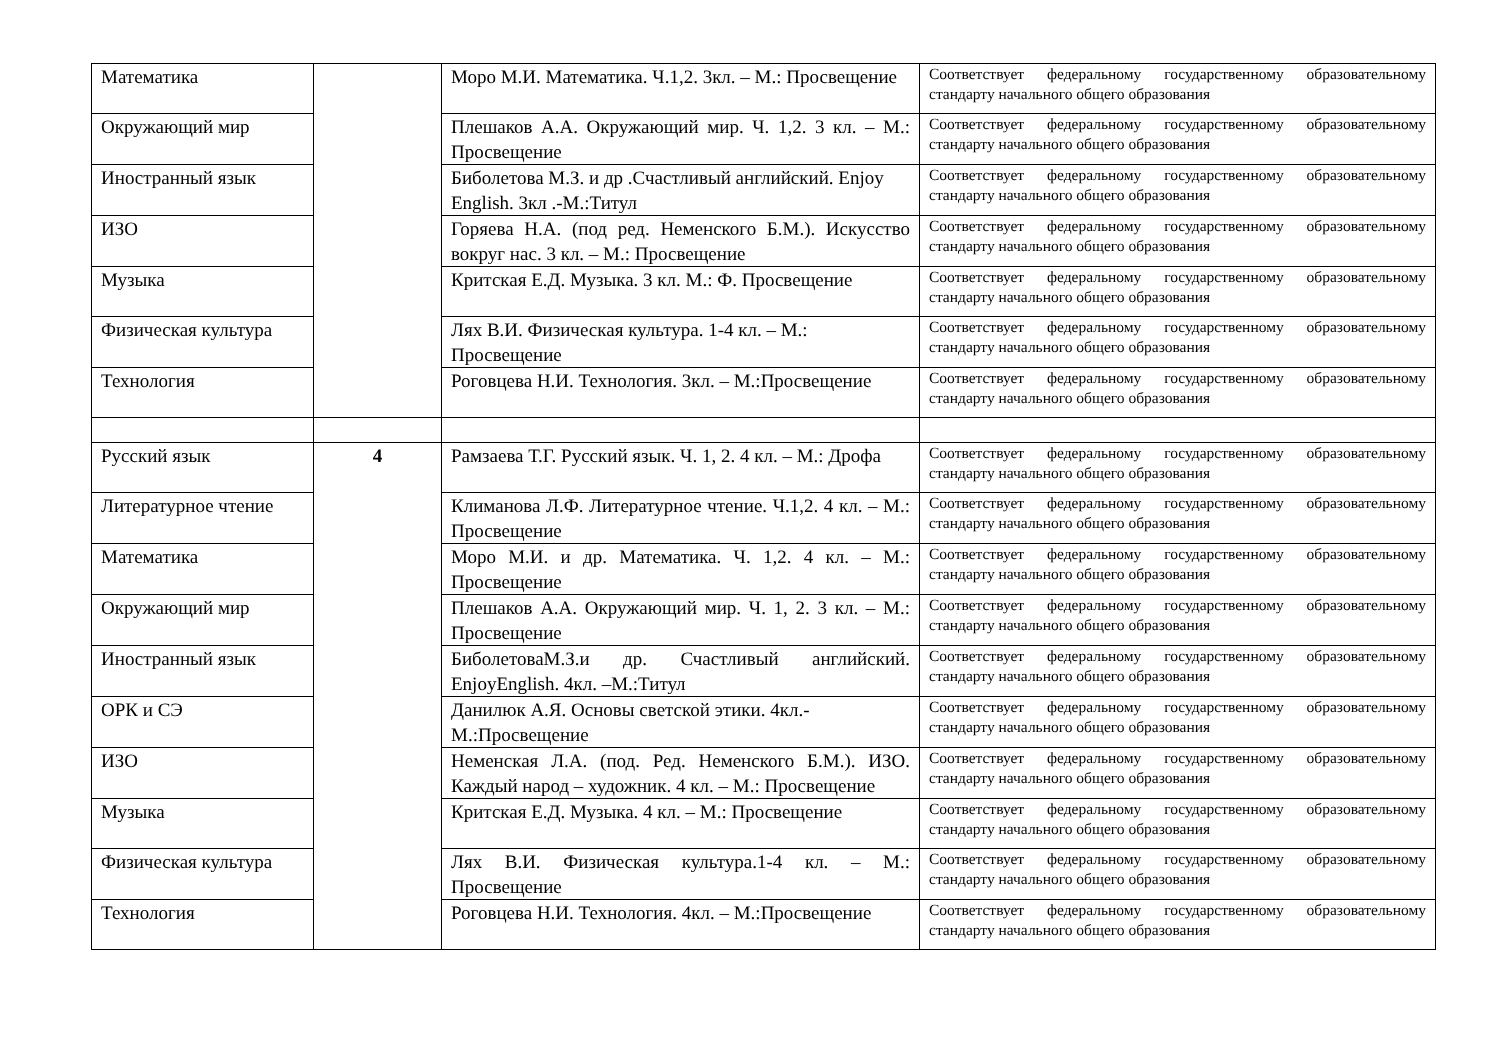| Математика | | Моро М.И. Математика. Ч.1,2. 3кл. – М.: Просвещение | Соответствует федеральному государственному образовательному стандарту начального общего образования |
| Окружающий мир | | Плешаков А.А. Окружающий мир. Ч. 1,2. 3 кл. – М.: Просвещение | Соответствует федеральному государственному образовательному стандарту начального общего образования |
| Иностранный язык | | Биболетова М.З. и др .Счастливый английский. Enjoy English. 3кл .-М.:Титул | Соответствует федеральному государственному образовательному стандарту начального общего образования |
| ИЗО | | Горяева Н.А. (под ред. Неменского Б.М.). Искусство вокруг нас. 3 кл. – М.: Просвещение | Соответствует федеральному государственному образовательному стандарту начального общего образования |
| Музыка | | Критская Е.Д. Музыка. 3 кл. М.: Ф. Просвещение | Соответствует федеральному государственному образовательному стандарту начального общего образования |
| Физическая культура | | Лях В.И. Физическая культура. 1-4 кл. – М.: Просвещение | Соответствует федеральному государственному образовательному стандарту начального общего образования |
| Технология | | Роговцева Н.И. Технология. 3кл. – М.:Просвещение | Соответствует федеральному государственному образовательному стандарту начального общего образования |
| Русский язык | 4 | Рамзаева Т.Г. Русский язык. Ч. 1, 2. 4 кл. – М.: Дрофа | Соответствует федеральному государственному образовательному стандарту начального общего образования |
| Литературное чтение | | Климанова Л.Ф. Литературное чтение. Ч.1,2. 4 кл. – М.: Просвещение | Соответствует федеральному государственному образовательному стандарту начального общего образования |
| Математика | | Моро М.И. и др. Математика. Ч. 1,2. 4 кл. – М.: Просвещение | Соответствует федеральному государственному образовательному стандарту начального общего образования |
| Окружающий мир | | Плешаков А.А. Окружающий мир. Ч. 1, 2. 3 кл. – М.: Просвещение | Соответствует федеральному государственному образовательному стандарту начального общего образования |
| Иностранный язык | | БиболетоваМ.З.и др. Счастливый английский. EnjoyEnglish. 4кл. –М.:Титул | Соответствует федеральному государственному образовательному стандарту начального общего образования |
| ОРК и СЭ | | Данилюк А.Я. Основы светской этики. 4кл.-М.:Просвещение | Соответствует федеральному государственному образовательному стандарту начального общего образования |
| ИЗО | | Неменская Л.А. (под. Ред. Неменского Б.М.). ИЗО. Каждый народ – художник. 4 кл. – М.: Просвещение | Соответствует федеральному государственному образовательному стандарту начального общего образования |
| Музыка | | Критская Е.Д. Музыка. 4 кл. – М.: Просвещение | Соответствует федеральному государственному образовательному стандарту начального общего образования |
| Физическая культура | | Лях В.И. Физическая культура.1-4 кл. – М.: Просвещение | Соответствует федеральному государственному образовательному стандарту начального общего образования |
| Технология | | Роговцева Н.И. Технология. 4кл. – М.:Просвещение | Соответствует федеральному государственному образовательному стандарту начального общего образования |